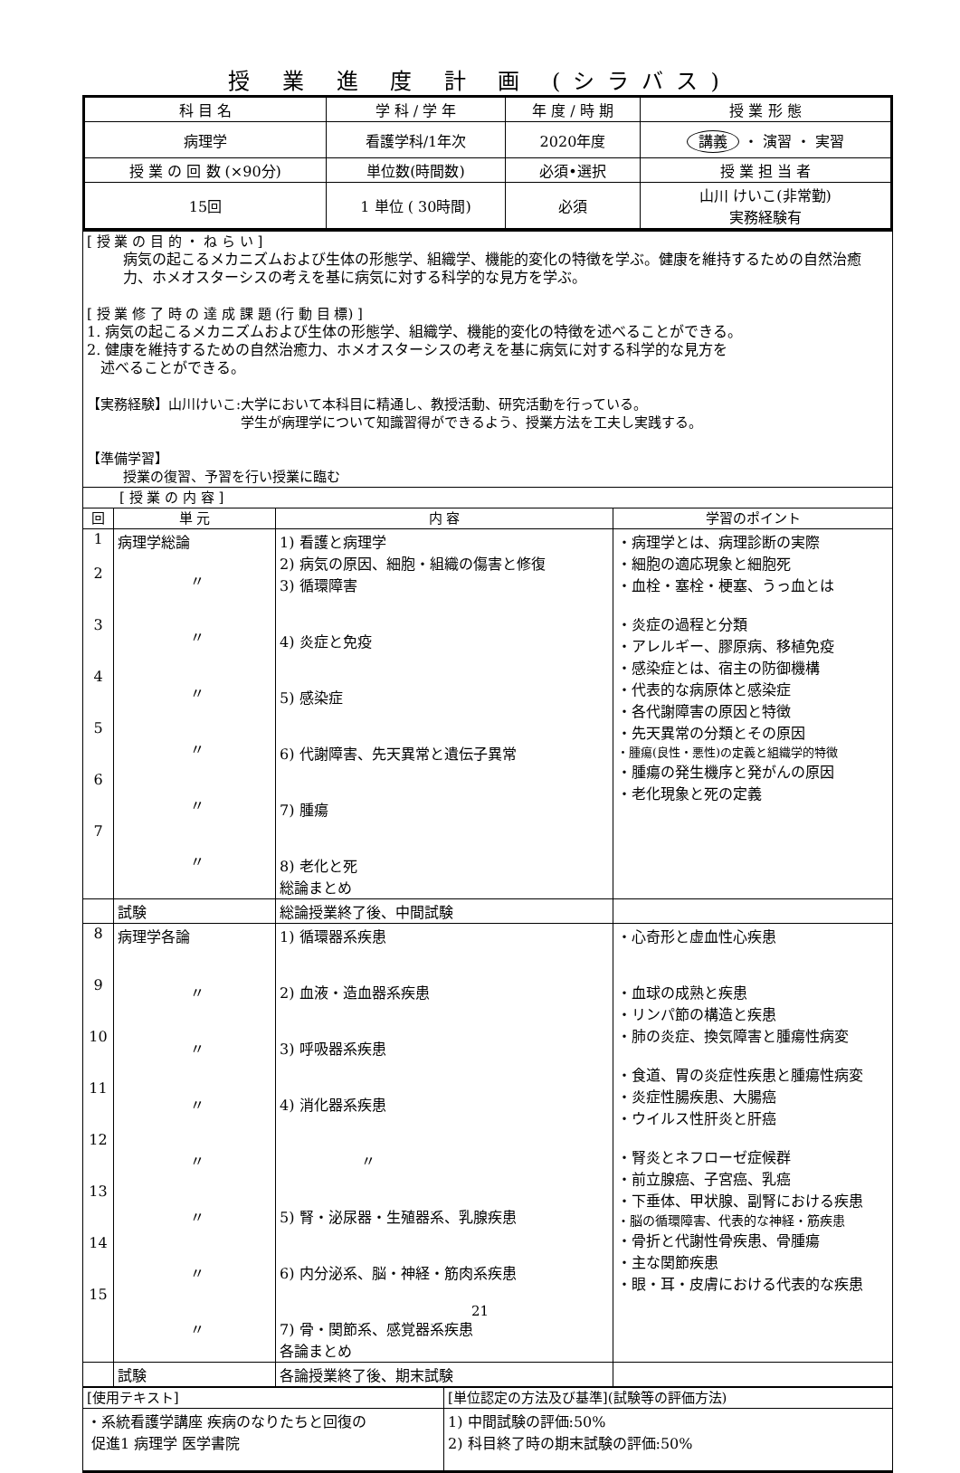授 業 進 度 計 画 (シラバス)
| 科 目 名 | 学 科 / 学 年 | 年 度 / 時 期 | 授 業 形 態 |
| --- | --- | --- | --- |
| 病理学 | 看護学科/1年次 | 2020年度 | 講義 ・ 演習 ・ 実習 |
| 授 業 の 回 数 (×90分) | 単位数(時間数) | 必須•選択 | 授 業 担 当 者 |
| 15回 | 1 単位 ( 30時間) | 必須 | 山川 けいこ(非常勤) 実務経験有 |
| [ 授 業 の 目 的 ・ ね ら い ] 病気の起こるメカニズムおよび生体の形態学、組織学、機能的変化の特徴を学ぶ。健康を維持するための自然治癒力、ホメオスターシスの考えを基に病気に対する科学的な見方を学ぶ。 [ 授 業 修 了 時 の 達 成 課 題 (行 動 目 標) ] 1. 病気の起こるメカニズムおよび生体の形態学、組織学、機能的変化の特徴を述べることができる。 2. 健康を維持するための自然治癒力、ホメオスターシスの考えを基に病気に対する科学的な見方を 述べることができる。 【実務経験】山川けいこ:大学において本科目に精通し、教授活動、研究活動を行っている。 学生が病理学について知識習得ができるよう、授業方法を工夫し実践する。 【準備学習】 授業の復習、予習を行い授業に臨む | | | |
| [ 授 業 の 内 容 ] | | | |
| 回 | 単 元 | 内 容 | 学習のポイント |
| 1 2 3 4 5 6 7 | 病理学総論 〃 〃 〃 〃 〃 〃 | 1) 看護と病理学 2) 病気の原因、細胞・組織の傷害と修復 3) 循環障害 4) 炎症と免疫 5) 感染症 6) 代謝障害、先天異常と遺伝子異常 7) 腫瘍 8) 老化と死 総論まとめ | ・病理学とは、病理診断の実際 ・細胞の適応現象と細胞死 ・血栓・塞栓・梗塞、うっ血とは ・炎症の過程と分類 ・アレルギー、膠原病、移植免疫 ・感染症とは、宿主の防御機構 ・代表的な病原体と感染症 ・各代謝障害の原因と特徴 ・先天異常の分類とその原因 ・腫瘍(良性・悪性)の定義と組織学的特徴 ・腫瘍の発生機序と発がんの原因 ・老化現象と死の定義 |
| | 試験 | 総論授業終了後、中間試験 | |
| 8 9 10 11 12 13 14 15 | 病理学各論 〃 〃 〃 〃 〃 〃 〃 | 1) 循環器系疾患 2) 血液・造血器系疾患 3) 呼吸器系疾患 4) 消化器系疾患 〃 5) 腎・泌尿器・生殖器系、乳腺疾患 6) 内分泌系、脳・神経・筋肉系疾患 7) 骨・関節系、感覚器系疾患 各論まとめ | ・心奇形と虚血性心疾患 ・血球の成熟と疾患 ・リンパ節の構造と疾患 ・肺の炎症、換気障害と腫瘍性病変 ・食道、胃の炎症性疾患と腫瘍性病変 ・炎症性腸疾患、大腸癌 ・ウイルス性肝炎と肝癌 ・腎炎とネフローゼ症候群 ・前立腺癌、子宮癌、乳癌 ・下垂体、甲状腺、副腎における疾患 ・脳の循環障害、代表的な神経・筋疾患 ・骨折と代謝性骨疾患、骨腫瘍 ・主な関節疾患 ・眼・耳・皮膚における代表的な疾患 |
| | 試験 | 各論授業終了後、期末試験 | |
| [使用テキスト] | [単位認定の方法及び基準](試験等の評価方法) |
| ・系統看護学講座 疾病のなりたちと回復の 促進1 病理学 医学書院 | 1) 中間試験の評価:50% 2) 科目終了時の期末試験の評価:50% |
21